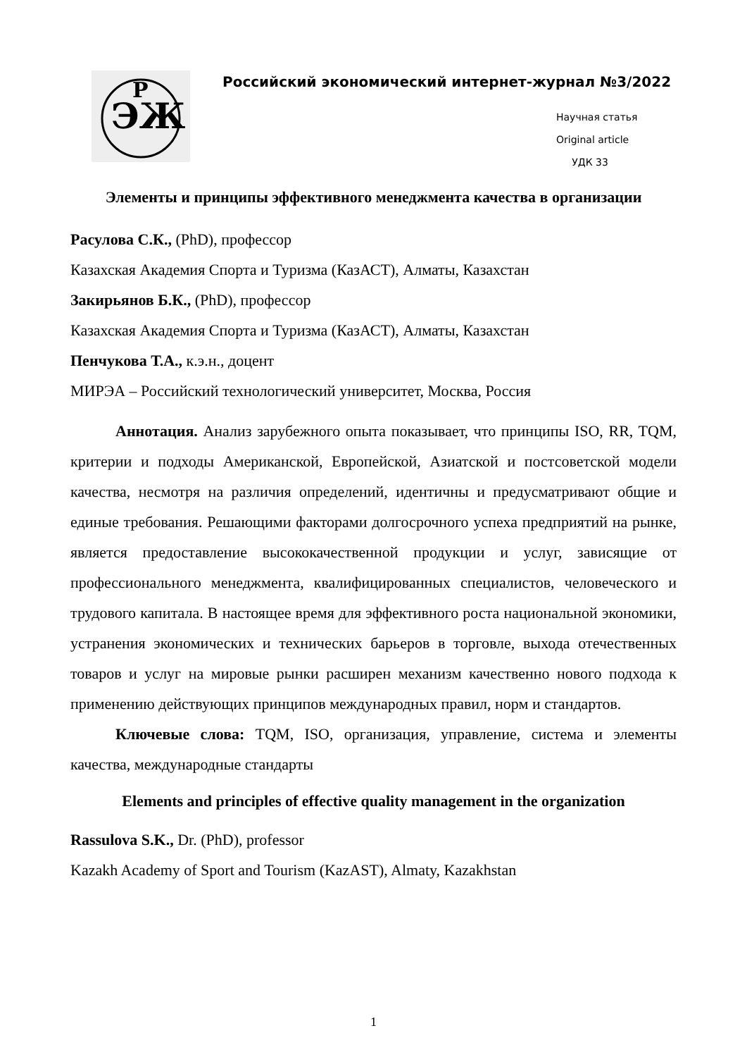ЭЖ
Р
Российский экономический интернет-журнал №3/2022
Научная статья
Original article
УДК 33
Элементы и принципы эффективного менеджмента качества в организации
Расулова С.К., (PhD), профессор
Казахская Академия Спорта и Туризма (КазАСТ), Алматы, Казахстан
Закирьянов Б.К., (PhD), профессор
Казахская Академия Спорта и Туризма (КазАСТ), Алматы, Казахстан
Пенчукова Т.А., к.э.н., доцент
МИРЭА – Российский технологический университет, Москва, Россия
Аннотация. Анализ зарубежного опыта показывает, что принципы ISO, RR, TQM, критерии и подходы Американской, Европейской, Азиатской и постсоветской модели качества, несмотря на различия определений, идентичны и предусматривают общие и единые требования. Решающими факторами долгосрочного успеха предприятий на рынке, является предоставление высококачественной продукции и услуг, зависящие от профессионального менеджмента, квалифицированных специалистов, человеческого и трудового капитала. В настоящее время для эффективного роста национальной экономики, устранения экономических и технических барьеров в торговле, выхода отечественных товаров и услуг на мировые рынки расширен механизм качественно нового подхода к применению действующих принципов международных правил, норм и стандартов.
Ключевые слова: TQM, ISO, организация, управление, система и элементы качества, международные стандарты
Elements and principles of effective quality management in the organization
Rassulova S.K., Dr. (PhD), professor
Kazakh Academy of Sport and Tourism (KazAST), Almaty, Kazakhstan
1